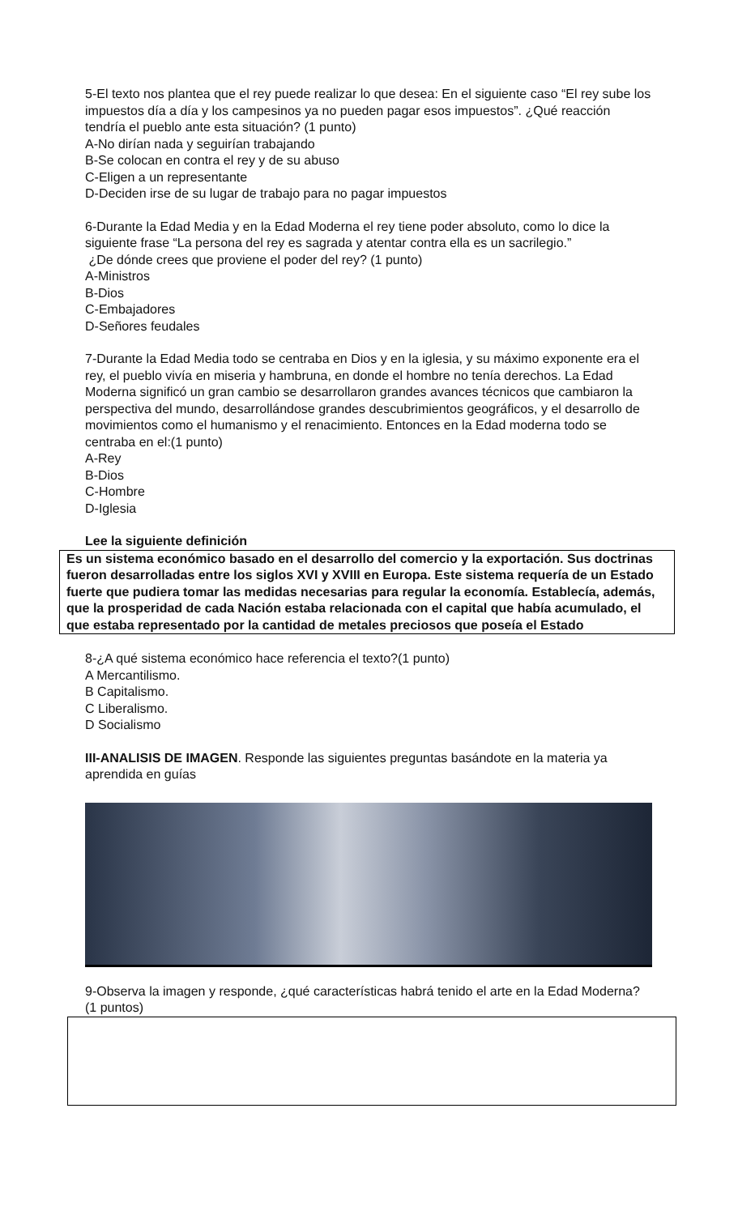5-El texto nos plantea que el rey puede realizar lo que desea: En el siguiente caso “El rey sube los impuestos día a día y los campesinos ya no pueden pagar esos impuestos”. ¿Qué reacción tendría el pueblo ante esta situación? (1 punto)
A-No dirían nada y seguirían trabajando
B-Se colocan en contra el rey y de su abuso
C-Eligen a un representante
D-Deciden irse de su lugar de trabajo para no pagar impuestos
6-Durante la Edad Media y en la Edad Moderna el rey tiene poder absoluto, como lo dice la siguiente frase “La persona del rey es sagrada y atentar contra ella es un sacrilegio.”
¿De dónde crees que proviene el poder del rey? (1 punto)
A-Ministros
B-Dios
C-Embajadores
D-Señores feudales
7-Durante la Edad Media todo se centraba en Dios y en la iglesia, y su máximo exponente era el rey, el pueblo vivía en miseria y hambruna, en donde el hombre no tenía derechos. La Edad Moderna significó un gran cambio se desarrollaron grandes avances técnicos que cambiaron la perspectiva del mundo, desarrollándose grandes descubrimientos geográficos, y el desarrollo de movimientos como el humanismo y el renacimiento. Entonces en la Edad moderna todo se centraba en el:(1 punto)
A-Rey
B-Dios
C-Hombre
D-Iglesia
Lee la siguiente definición
Es un sistema económico basado en el desarrollo del comercio y la exportación. Sus doctrinas fueron desarrolladas entre los siglos XVI y XVIII en Europa. Este sistema requería de un Estado fuerte que pudiera tomar las medidas necesarias para regular la economía. Establecía, además, que la prosperidad de cada Nación estaba relacionada con el capital que había acumulado, el que estaba representado por la cantidad de metales preciosos que poseía el Estado
8-¿A qué sistema económico hace referencia el texto?(1 punto)
A Mercantilismo.
B Capitalismo.
C Liberalismo.
D Socialismo
III-ANALISIS DE IMAGEN. Responde las siguientes preguntas basándote en la materia ya aprendida en guías
9-Observa la imagen y responde, ¿qué características habrá tenido el arte en la Edad Moderna? (1 puntos)